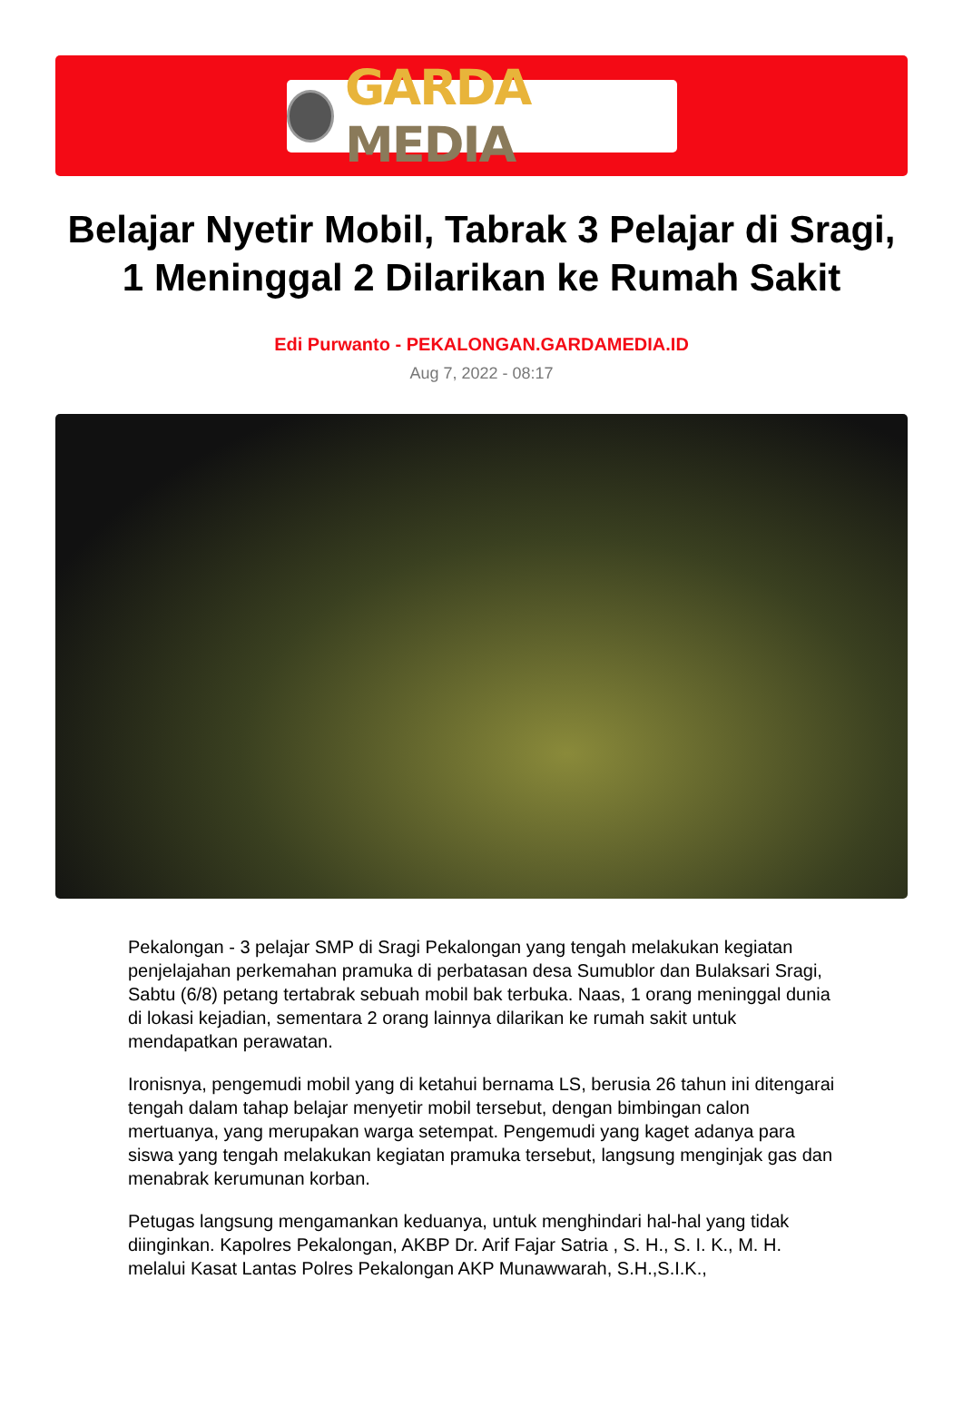GARDA MEDIA
Belajar Nyetir Mobil, Tabrak 3 Pelajar di Sragi, 1 Meninggal 2 Dilarikan ke Rumah Sakit
Edi Purwanto - PEKALONGAN.GARDAMEDIA.ID
Aug 7, 2022 - 08:17
Pekalongan - 3 pelajar SMP di Sragi Pekalongan yang tengah melakukan kegiatan penjelajahan perkemahan pramuka di perbatasan desa Sumublor dan Bulaksari Sragi, Sabtu (6/8) petang tertabrak sebuah mobil bak terbuka. Naas, 1 orang meninggal dunia di lokasi kejadian, sementara 2 orang lainnya dilarikan ke rumah sakit untuk mendapatkan perawatan.
Ironisnya, pengemudi mobil yang di ketahui bernama LS, berusia 26 tahun ini ditengarai tengah dalam tahap belajar menyetir mobil tersebut, dengan bimbingan calon mertuanya, yang merupakan warga setempat. Pengemudi yang kaget adanya para siswa yang tengah melakukan kegiatan pramuka tersebut, langsung menginjak gas dan menabrak kerumunan korban.
Petugas langsung mengamankan keduanya, untuk menghindari hal-hal yang tidak diinginkan. Kapolres Pekalongan, AKBP Dr. Arif Fajar Satria , S. H., S. I. K., M. H. melalui Kasat Lantas Polres Pekalongan AKP Munawwarah, S.H.,S.I.K.,